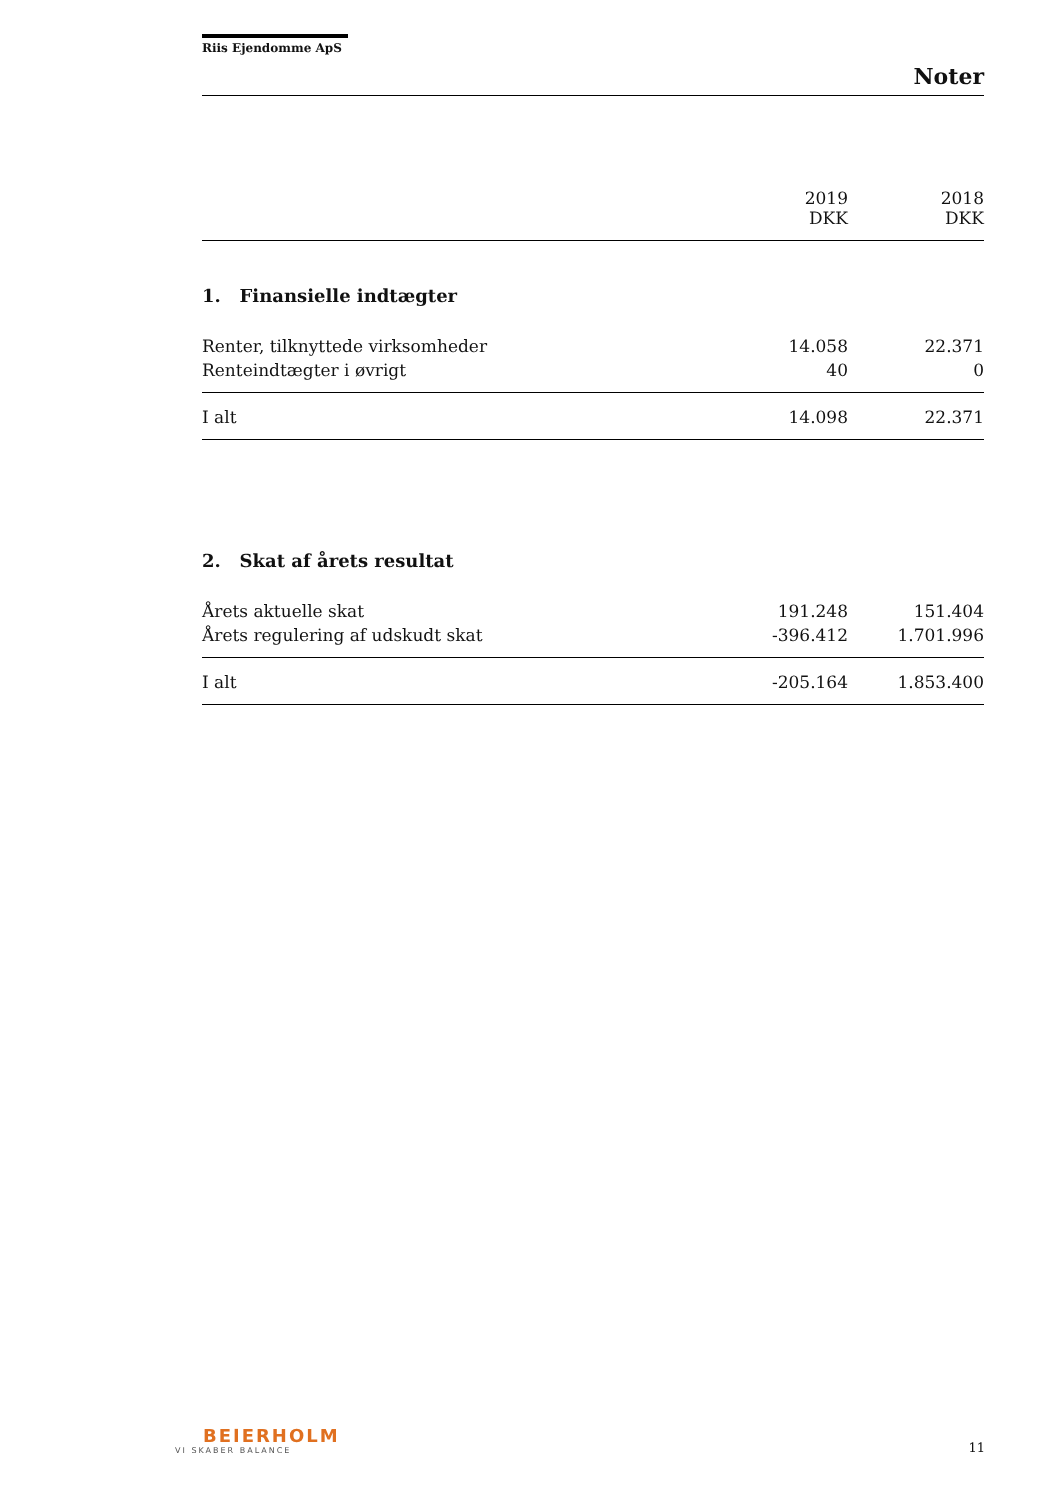Riis Ejendomme ApS
Noter
| | 2019 DKK | 2018 DKK |
| --- | --- | --- |
1. Finansielle indtægter
| Renter, tilknyttede virksomheder | 14.058 | 22.371 |
| Renteindtægter i øvrigt | 40 | 0 |
| I alt | 14.098 | 22.371 |
2. Skat af årets resultat
| Årets aktuelle skat | 191.248 | 151.404 |
| Årets regulering af udskudt skat | -396.412 | 1.701.996 |
| I alt | -205.164 | 1.853.400 |
BEIERHOLM
VI SKABER BALANCE
11